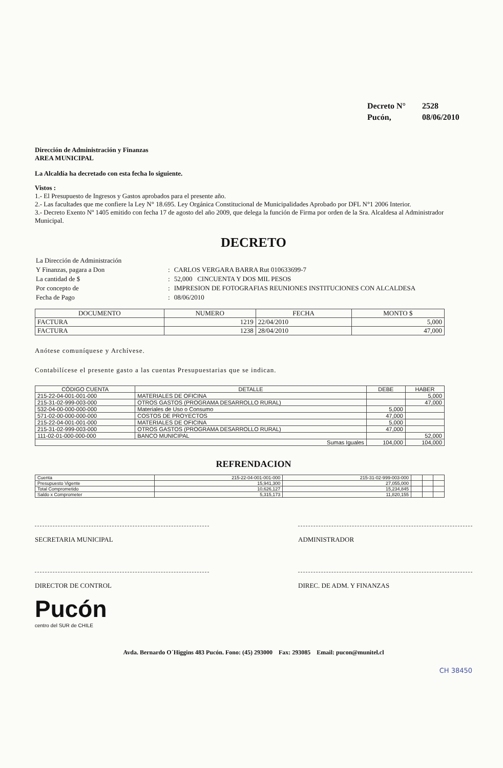| Decreto N° | 2528 |
| Pucón, | 08/06/2010 |
Dirección de Administración y Finanzas
AREA MUNICIPAL
La Alcaldía ha decretado con esta fecha lo siguiente.
Vistos :
1.- El Presupuesto de Ingresos y Gastos aprobados para el presente año.
2.- Las facultades que me confiere la Ley N° 18.695. Ley Orgánica Constitucional de Municipalidades Aprobado por DFL N°1 2006 Interior.
3.- Decreto Exento Nº 1405 emitido con fecha 17 de agosto del año 2009, que delega la función de Firma por orden de la Sra. Alcaldesa al Administrador Municipal.
DECRETO
| La Dirección de Administración | | |
| Y Finanzas, pagara a Don | : | CARLOS VERGARA BARRA Rut 010633699-7 |
| La cantidad de $ | : | 52,000 CINCUENTA Y DOS MIL PESOS |
| Por concepto de | : | IMPRESION DE FOTOGRAFIAS REUNIONES INSTITUCIONES CON ALCALDESA |
| Fecha de Pago | : | 08/06/2010 |
| DOCUMENTO | NUMERO | FECHA | MONTO $ |
| --- | --- | --- | --- |
| FACTURA | 1219 | 22/04/2010 | 5,000 |
| FACTURA | 1238 | 28/04/2010 | 47,000 |
Anótese comuníquese y Archívese.
Contabilícese el presente gasto a las cuentas Presupuestarias que se indican.
| CÓDIGO CUENTA | DETALLE | DEBE | HABER |
| --- | --- | --- | --- |
| 215-22-04-001-001-000 | MATERIALES DE OFICINA | | 5,000 |
| 215-31-02-999-003-000 | OTROS GASTOS (PROGRAMA DESARROLLO RURAL) | | 47,000 |
| 532-04-00-000-000-000 | Materiales de Uso o Consumo | 5,000 | |
| 571-02-00-000-000-000 | COSTOS DE PROYECTOS | 47,000 | |
| 215-22-04-001-001-000 | MATERIALES DE OFICINA | 5,000 | |
| 215-31-02-999-003-000 | OTROS GASTOS (PROGRAMA DESARROLLO RURAL) | 47,000 | |
| 111-02-01-000-000-000 | BANCO MUNICIPAL | | 52,000 |
| Sumas Iguales | | 104,000 | 104,000 |
REFRENDACION
| Cuenta | 215-22-04-001-001-000 | 215-31-02-999-003-000 | | | |
| Presupuesto Vigente | 15,941,300 | 27,055,000 | | | |
| Total Comprometido | 10,626,127 | 15,234,845 | | | |
| Saldo x Comprometer | 5,315,173 | 11,820,155 | | | |
SECRETARIA MUNICIPAL ADMINISTRADOR
DIRECTOR DE CONTROL DIREC. DE ADM. Y FINANZAS
Pucón
centro del SUR de CHILE
Avda. Bernardo O´Higgins 483 Pucón. Fono: (45) 293000 Fax: 293085 Email: pucon@munitel.cl
CH 38450